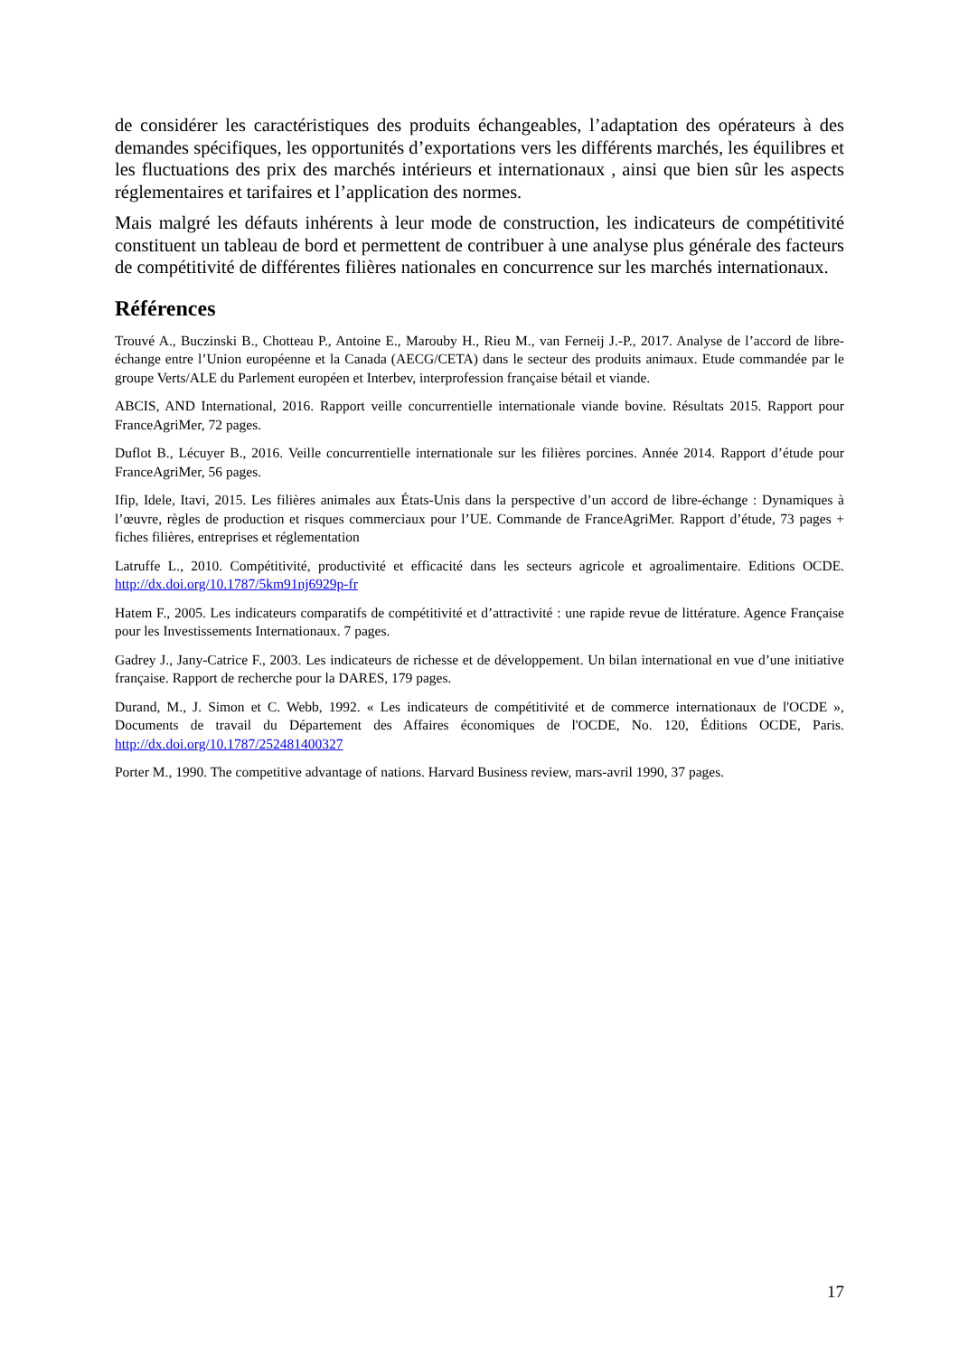de considérer les caractéristiques des produits échangeables, l’adaptation des opérateurs à des demandes spécifiques, les opportunités d’exportations vers les différents marchés, les équilibres et les fluctuations des prix des marchés intérieurs et internationaux , ainsi que bien sûr les aspects réglementaires et tarifaires et l’application des normes.
Mais malgré les défauts inhérents à leur mode de construction, les indicateurs de compétitivité constituent un tableau de bord et permettent de contribuer à une analyse plus générale des facteurs de compétitivité de différentes filières nationales en concurrence sur les marchés internationaux.
Références
Trouvé A., Buczinski B., Chotteau P., Antoine E., Marouby H., Rieu M., van Ferneij J.-P., 2017. Analyse de l’accord de libre-échange entre l’Union européenne et la Canada (AECG/CETA) dans le secteur des produits animaux. Etude commandée par le groupe Verts/ALE du Parlement européen et Interbev, interprofession française bétail et viande.
ABCIS, AND International, 2016. Rapport veille concurrentielle internationale viande bovine. Résultats 2015. Rapport pour FranceAgriMer, 72 pages.
Duflot B., Lécuyer B., 2016. Veille concurrentielle internationale sur les filières porcines. Année 2014. Rapport d’étude pour FranceAgriMer, 56 pages.
Ifip, Idele, Itavi, 2015. Les filières animales aux États-Unis dans la perspective d’un accord de libre-échange : Dynamiques à l’œuvre, règles de production et risques commerciaux pour l’UE. Commande de FranceAgriMer. Rapport d’étude, 73 pages + fiches filières, entreprises et réglementation
Latruffe L., 2010. Compétitivité, productivité et efficacité dans les secteurs agricole et agroalimentaire. Editions OCDE. http://dx.doi.org/10.1787/5km91nj6929p-fr
Hatem F., 2005. Les indicateurs comparatifs de compétitivité et d’attractivité : une rapide revue de littérature. Agence Française pour les Investissements Internationaux. 7 pages.
Gadrey J., Jany-Catrice F., 2003. Les indicateurs de richesse et de développement. Un bilan international en vue d’une initiative française. Rapport de recherche pour la DARES, 179 pages.
Durand, M., J. Simon et C. Webb, 1992. « Les indicateurs de compétitivité et de commerce internationaux de l'OCDE », Documents de travail du Département des Affaires économiques de l'OCDE, No. 120, Éditions OCDE, Paris. http://dx.doi.org/10.1787/252481400327
Porter M., 1990. The competitive advantage of nations. Harvard Business review, mars-avril 1990, 37 pages.
17